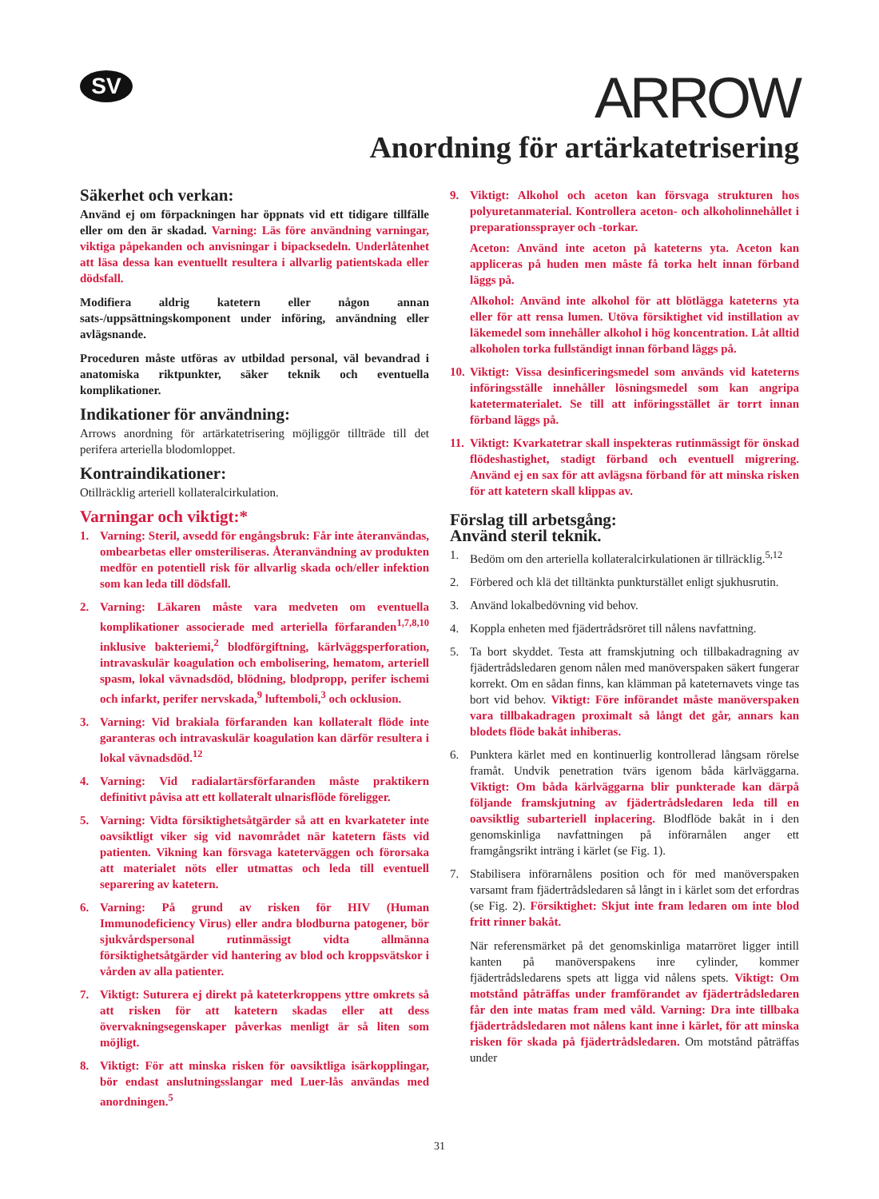SV
ARROW
Anordning för artärkatetrisering
Säkerhet och verkan:
Använd ej om förpackningen har öppnats vid ett tidigare tillfälle eller om den är skadad. Varning: Läs före användning varningar, viktiga påpekanden och anvisningar i bipacksedeln. Underlåtenhet att läsa dessa kan eventuellt resultera i allvarlig patientskada eller dödsfall.
Modifiera aldrig katetern eller någon annan sats-/uppsättningskomponent under införing, användning eller avlägsnande.
Proceduren måste utföras av utbildad personal, väl bevandrad i anatomiska riktpunkter, säker teknik och eventuella komplikationer.
Indikationer för användning:
Arrows anordning för artärkatetrisering möjliggör tillträde till det perifera arteriella blodomloppet.
Kontraindikationer:
Otillräcklig arteriell kollateralcirkulation.
Varningar och viktigt:*
1. Varning: Steril, avsedd för engångsbruk: Får inte återanvändas, ombearbetas eller omsteriliseras. Återanvändning av produkten medför en potentiell risk för allvarlig skada och/eller infektion som kan leda till dödsfall.
2. Varning: Läkaren måste vara medveten om eventuella komplikationer associerade med arteriella förfaranden<sup>1,7,8,10</sup> inklusive bakteriemi,<sup>2</sup> blodförgiftning, kärlväggsperforation, intravaskulär koagulation och embolisering, hematom, arteriell spasm, lokal vävnadsdöd, blödning, blodpropp, perifer ischemi och infarkt, perifer nervskada,<sup>9</sup> luftemboli,<sup>3</sup> och ocklusion.
3. Varning: Vid brakiala förfaranden kan kollateralt flöde inte garanteras och intravaskulär koagulation kan därför resultera i lokal vävnadsdöd.<sup>12</sup>
4. Varning: Vid radialartärsförfaranden måste praktikern definitivt påvisa att ett kollateralt ulnarisflöde föreligger.
5. Varning: Vidta försiktighetsåtgärder så att en kvarkateter inte oavsiktligt viker sig vid navområdet när katetern fästs vid patienten. Vikning kan försvaga kateterväggen och förorsaka att materialet nöts eller utmattas och leda till eventuell separering av katetern.
6. Varning: På grund av risken för HIV (Human Immunodeficiency Virus) eller andra blodburna patogener, bör sjukvårdspersonal rutinmässigt vidta allmänna försiktighetsåtgärder vid hantering av blod och kroppsvätskor i vården av alla patienter.
7. Viktigt: Suturera ej direkt på kateterkroppens yttre omkrets så att risken för att katetern skadas eller att dess övervakningsegenskaper påverkas menligt är så liten som möjligt.
8. Viktigt: För att minska risken för oavsiktliga isärkopplingar, bör endast anslutningsslangar med Luer-lås användas med anordningen.<sup>5</sup>
9. Viktigt: Alkohol och aceton kan försvaga strukturen hos polyuretanmaterial. Kontrollera aceton- och alkoholinnehållet i preparationssprayer och -torkar.
Aceton: Använd inte aceton på kateterns yta. Aceton kan appliceras på huden men måste få torka helt innan förband läggs på.
Alkohol: Använd inte alkohol för att blötlägga kateterns yta eller för att rensa lumen. Utöva försiktighet vid instillation av läkemedel som innehåller alkohol i hög koncentration. Låt alltid alkoholen torka fullständigt innan förband läggs på.
10. Viktigt: Vissa desinficeringsmedel som används vid kateterns införingsställe innehåller lösningsmedel som kan angripa katetermaterialet. Se till att införingsstället är torrt innan förband läggs på.
11. Viktigt: Kvarkatetrar skall inspekteras rutinmässigt för önskad flödeshastighet, stadigt förband och eventuell migrering. Använd ej en sax för att avlägsna förband för att minska risken för att katetern skall klippas av.
Förslag till arbetsgång:
Använd steril teknik.
1. Bedöm om den arteriella kollateralcirkulationen är tillräcklig.<sup>5,12</sup>
2. Förbered och klä det tilltänkta punkturstället enligt sjukhusrutin.
3. Använd lokalbedövning vid behov.
4. Koppla enheten med fjädertrådsröret till nålens navfattning.
5. Ta bort skyddet. Testa att framskjutning och tillbakadragning av fjädertrådsledaren genom nålen med manöverspaken säkert fungerar korrekt. Om en sådan finns, kan klämman på kateternavets vinge tas bort vid behov. Viktigt: Före införandet måste manöverspaken vara tillbakadragen proximalt så långt det går, annars kan blodets flöde bakåt inhiberas.
6. Punktera kärlet med en kontinuerlig kontrollerad långsam rörelse framåt. Undvik penetration tvärs igenom båda kärlväggarna. Viktigt: Om båda kärlväggarna blir punkterade kan därpå följande framskjutning av fjädertrådsledaren leda till en oavsiktlig subarteriell inplacering. Blodflöde bakåt in i den genomskinliga navfattningen på införarnålen anger ett framgångsrikt inträng i kärlet (se Fig. 1).
7. Stabilisera införarnålens position och för med manöverspaken varsamt fram fjädertrådsledaren så långt in i kärlet som det erfordras (se Fig. 2). Försiktighet: Skjut inte fram ledaren om inte blod fritt rinner bakåt.
När referensmärket på det genomskinliga matarröret ligger intill kanten på manöverspakens inre cylinder, kommer fjädertrådsledarens spets att ligga vid nålens spets. Viktigt: Om motstånd påträffas under framförandet av fjädertrådsledaren får den inte matas fram med våld. Varning: Dra inte tillbaka fjädertrådsledaren mot nålens kant inne i kärlet, för att minska risken för skada på fjädertrådsledaren. Om motstånd påträffas under
31